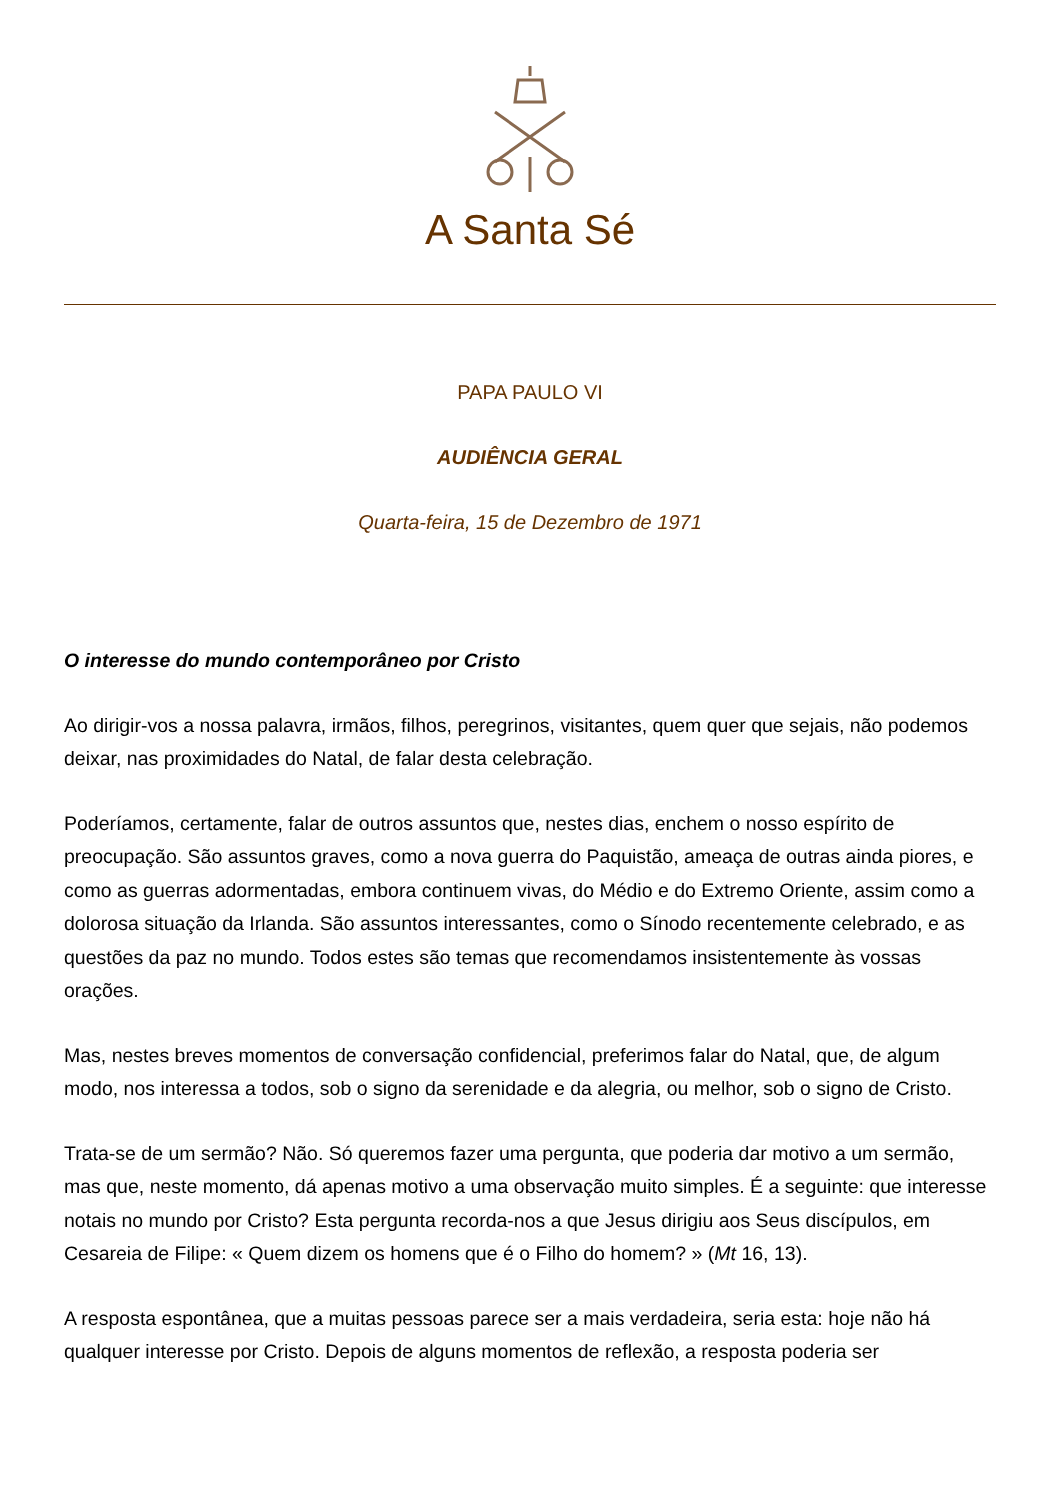A Santa Sé
PAPA PAULO VI
AUDIÊNCIA GERAL
Quarta-feira, 15 de Dezembro de 1971
O interesse do mundo contemporâneo por Cristo
Ao dirigir-vos a nossa palavra, irmãos, filhos, peregrinos, visitantes, quem quer que sejais, não podemos deixar, nas proximidades do Natal, de falar desta celebração.
Poderíamos, certamente, falar de outros assuntos que, nestes dias, enchem o nosso espírito de preocupação. São assuntos graves, como a nova guerra do Paquistão, ameaça de outras ainda piores, e como as guerras adormentadas, embora continuem vivas, do Médio e do Extremo Oriente, assim como a dolorosa situação da Irlanda. São assuntos interessantes, como o Sínodo recentemente celebrado, e as questões da paz no mundo. Todos estes são temas que recomendamos insistentemente às vossas orações.
Mas, nestes breves momentos de conversação confidencial, preferimos falar do Natal, que, de algum modo, nos interessa a todos, sob o signo da serenidade e da alegria, ou melhor, sob o signo de Cristo.
Trata-se de um sermão? Não. Só queremos fazer uma pergunta, que poderia dar motivo a um sermão, mas que, neste momento, dá apenas motivo a uma observação muito simples. É a seguinte: que interesse notais no mundo por Cristo? Esta pergunta recorda-nos a que Jesus dirigiu aos Seus discípulos, em Cesareia de Filipe: « Quem dizem os homens que é o Filho do homem? » (Mt 16, 13).
A resposta espontânea, que a muitas pessoas parece ser a mais verdadeira, seria esta: hoje não há qualquer interesse por Cristo. Depois de alguns momentos de reflexão, a resposta poderia ser